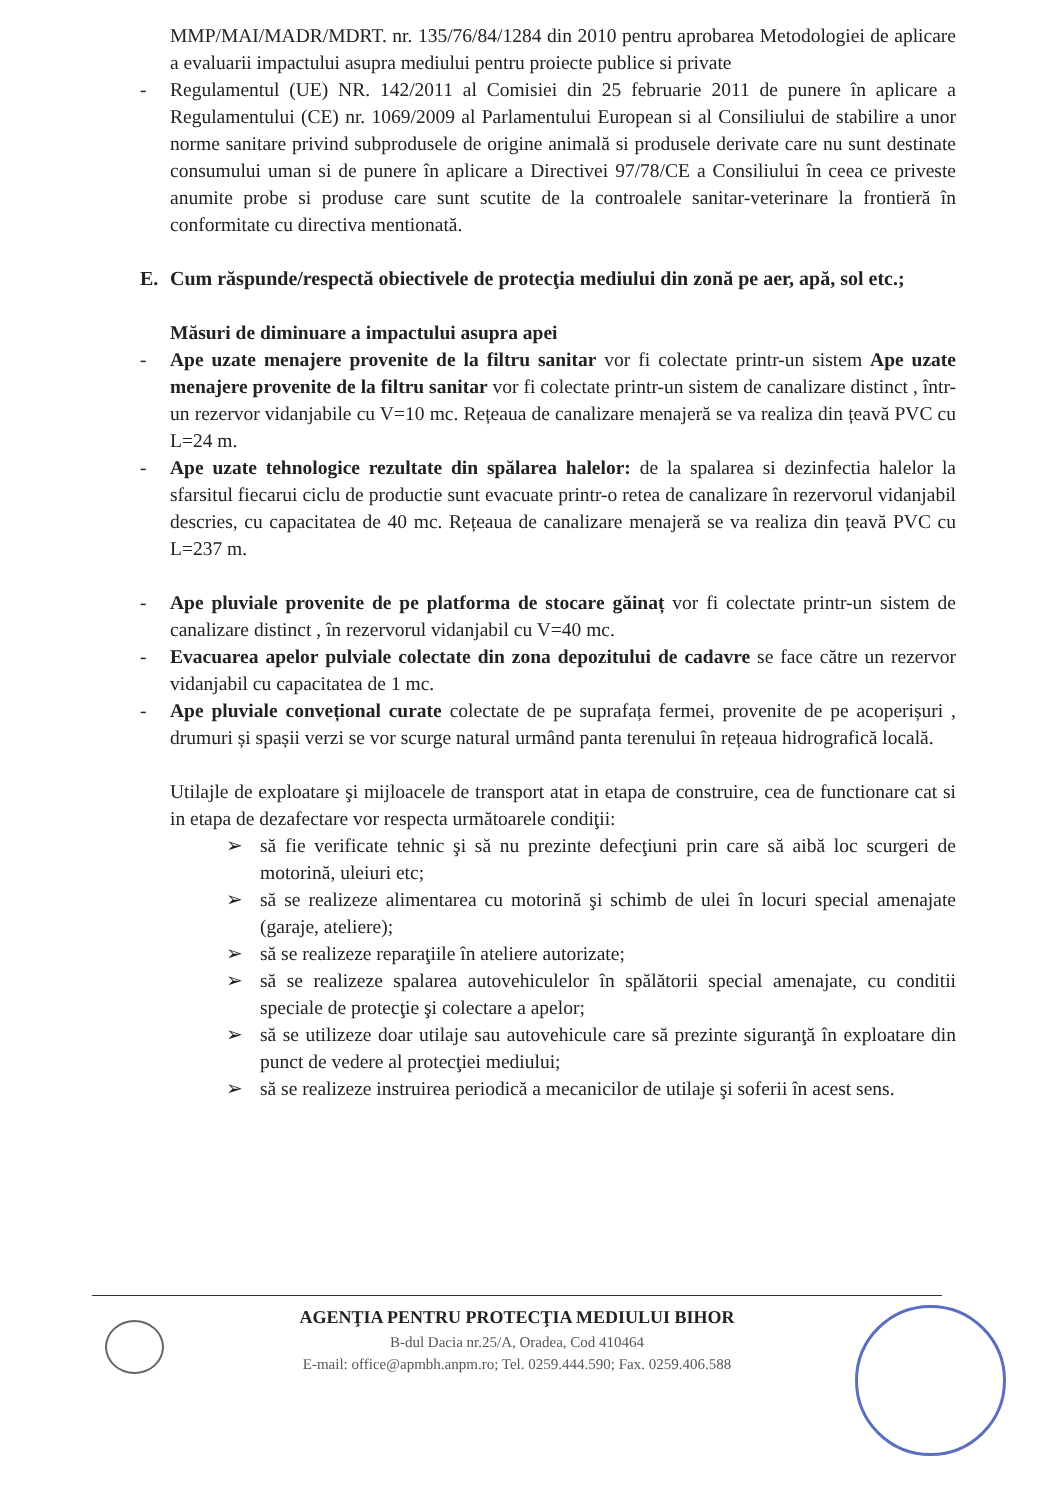MMP/MAI/MADR/MDRT. nr. 135/76/84/1284 din 2010 pentru aprobarea Metodologiei de aplicare a evaluarii impactului asupra mediului pentru proiecte publice si private
- Regulamentul (UE) NR. 142/2011 al Comisiei din 25 februarie 2011 de punere în aplicare a Regulamentului (CE) nr. 1069/2009 al Parlamentului European si al Consiliului de stabilire a unor norme sanitare privind subprodusele de origine animală si produsele derivate care nu sunt destinate consumului uman si de punere în aplicare a Directivei 97/78/CE a Consiliului în ceea ce priveste anumite probe si produse care sunt scutite de la controalele sanitar-veterinare la frontieră în conformitate cu directiva mentionată.
E. Cum răspunde/respectă obiectivele de protecţia mediului din zonă pe aer, apă, sol etc.;
Măsuri de diminuare a impactului asupra apei
- Ape uzate menajere provenite de la filtru sanitar vor fi colectate printr-un sistem Ape uzate menajere provenite de la filtru sanitar vor fi colectate printr-un sistem de canalizare distinct , într-un rezervor vidanjabile cu V=10 mc. Rețeaua de canalizare menajeră se va realiza din țeavă PVC cu L=24 m.
- Ape uzate tehnologice rezultate din spălarea halelor: de la spalarea si dezinfectia halelor la sfarsitul fiecarui ciclu de productie sunt evacuate printr-o retea de canalizare în rezervorul vidanjabil descries, cu capacitatea de 40 mc. Rețeaua de canalizare menajeră se va realiza din țeavă PVC cu L=237 m.
- Ape pluviale provenite de pe platforma de stocare găinaț vor fi colectate printr-un sistem de canalizare distinct , în rezervorul vidanjabil cu V=40 mc.
- Evacuarea apelor pulviale colectate din zona depozitului de cadavre se face către un rezervor vidanjabil cu capacitatea de 1 mc.
- Ape pluviale convețional curate colectate de pe suprafața fermei, provenite de pe acoperișuri , drumuri și spașii verzi se vor scurge natural urmând panta terenului în rețeaua hidrografică locală.
Utilajle de exploatare şi mijloacele de transport atat in etapa de construire, cea de functionare cat si in etapa de dezafectare vor respecta următoarele condiţii:
➢ să fie verificate tehnic şi să nu prezinte defecţiuni prin care să aibă loc scurgeri de motorină, uleiuri etc;
➢ să se realizeze alimentarea cu motorină şi schimb de ulei în locuri special amenajate (garaje, ateliere);
➢ să se realizeze reparaţiile în ateliere autorizate;
➢ să se realizeze spalarea autovehiculelor în spălătorii special amenajate, cu conditii speciale de protecţie şi colectare a apelor;
➢ să se utilizeze doar utilaje sau autovehicule care să prezinte siguranţă în exploatare din punct de vedere al protecţiei mediului;
➢ să se realizeze instruirea periodică a mecanicilor de utilaje şi soferii în acest sens.
AGENŢIA PENTRU PROTECŢIA MEDIULUI BIHOR
B-dul Dacia nr.25/A, Oradea, Cod 410464
E-mail: office@apmbh.anpm.ro; Tel. 0259.444.590; Fax. 0259.406.588